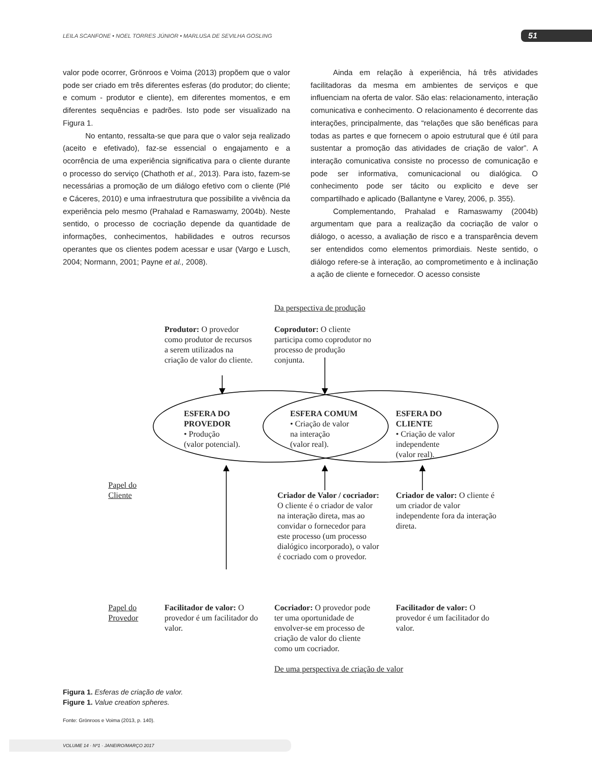LEILA SCANFONE • NOEL TORRES JÚNIOR • MARLUSA DE SEVILHA GOSLING 51
valor pode ocorrer, Grönroos e Voima (2013) propõem que o valor pode ser criado em três diferentes esferas (do produtor; do cliente; e comum - produtor e cliente), em diferentes momentos, e em diferentes sequências e padrões. Isto pode ser visualizado na Figura 1.
No entanto, ressalta-se que para que o valor seja realizado (aceito e efetivado), faz-se essencial o engajamento e a ocorrência de uma experiência significativa para o cliente durante o processo do serviço (Chathoth et al., 2013). Para isto, fazem-se necessárias a promoção de um diálogo efetivo com o cliente (Plé e Cáceres, 2010) e uma infraestrutura que possibilite a vivência da experiência pelo mesmo (Prahalad e Ramaswamy, 2004b). Neste sentido, o processo de cocriação depende da quantidade de informações, conhecimentos, habilidades e outros recursos operantes que os clientes podem acessar e usar (Vargo e Lusch, 2004; Normann, 2001; Payne et al., 2008).
Ainda em relação à experiência, há três atividades facilitadoras da mesma em ambientes de serviços e que influenciam na oferta de valor. São elas: relacionamento, interação comunicativa e conhecimento. O relacionamento é decorrente das interações, principalmente, das “relações que são benéficas para todas as partes e que fornecem o apoio estrutural que é útil para sustentar a promoção das atividades de criação de valor”. A interação comunicativa consiste no processo de comunicação e pode ser informativa, comunicacional ou dialógica. O conhecimento pode ser tácito ou explicito e deve ser compartilhado e aplicado (Ballantyne e Varey, 2006, p. 355).
Complementando, Prahalad e Ramaswamy (2004b) argumentam que para a realização da cocriação de valor o diálogo, o acesso, a avaliação de risco e a transparência devem ser entendidos como elementos primordiais. Neste sentido, o diálogo refere-se à interação, ao comprometimento e à inclinação a ação de cliente e fornecedor. O acesso consiste
Da perspectiva de produção
Produtor: O provedor como produtor de recursos a serem utilizados na criação de valor do cliente.
Coprodutor: O cliente participa como coprodutor no processo de produção conjunta.
ESFERA DO
PROVEDOR
• Produção
(valor potencial).
ESFERA COMUM
• Criação de valor
na interação
(valor real).
ESFERA DO
CLIENTE
• Criação de valor independente
(valor real).
Papel do
Cliente
Criador de Valor / cocriador: O cliente é o criador de valor na interação direta, mas ao convidar o fornecedor para este processo (um processo dialógico incorporado), o valor é cocriado com o provedor.
Criador de valor: O cliente é um criador de valor independente fora da interação direta.
Papel do
Provedor
Facilitador de valor: O provedor é um facilitador do valor.
Cocriador: O provedor pode ter uma oportunidade de envolver-se em processo de criação de valor do cliente como um cocriador.
Facilitador de valor: O provedor é um facilitador do valor.
De uma perspectiva de criação de valor
Figura 1. Esferas de criação de valor.
Figure 1. Value creation spheres.
Fonte: Grönroos e Voima (2013, p. 140).
VOLUME 14 · Nº1 · JANEIRO/MARÇO 2017